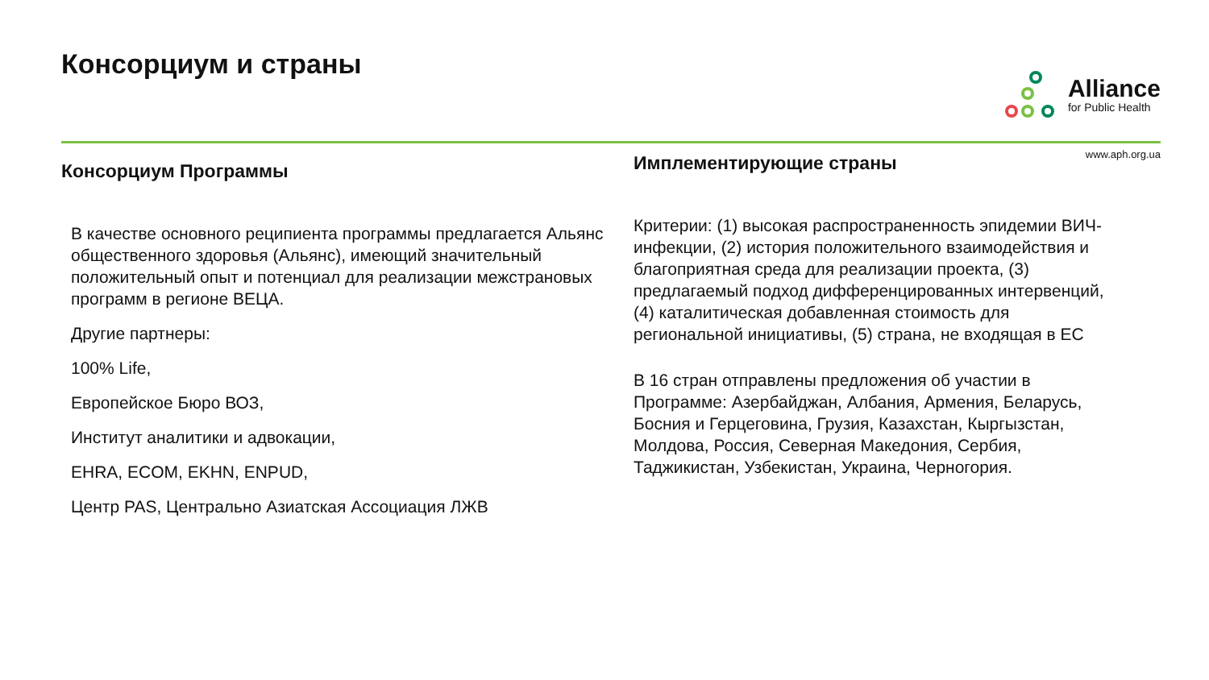Консорциум и страны
Alliance
for Public Health
www.aph.org.ua
Консорциум Программы
В качестве основного реципиента программы предлагается Альянс общественного здоровья (Альянс), имеющий значительный положительный опыт и потенциал для реализации межстрановых программ в регионе ВЕЦА.
Другие партнеры:
100% Life,
Европейское Бюро ВОЗ,
Институт аналитики и адвокации,
EHRA, ECOM, EKHN, ENPUD,
Центр PAS, Центрально Азиатская Ассоциация ЛЖВ
Имплементирующие страны
Критерии: (1) высокая распространенность эпидемии ВИЧ-инфекции, (2) история положительного взаимодействия и благоприятная среда для реализации проекта, (3) предлагаемый подход дифференцированных интервенций, (4) каталитическая добавленная стоимость для региональной инициативы, (5) страна, не входящая в ЕС
В 16 стран отправлены предложения об участии в Программе: Азербайджан, Албания, Армения, Беларусь, Босния и Герцеговина, Грузия, Казахстан, Кыргызстан, Молдова, Россия, Северная Македония, Сербия, Таджикистан, Узбекистан, Украина, Черногория.